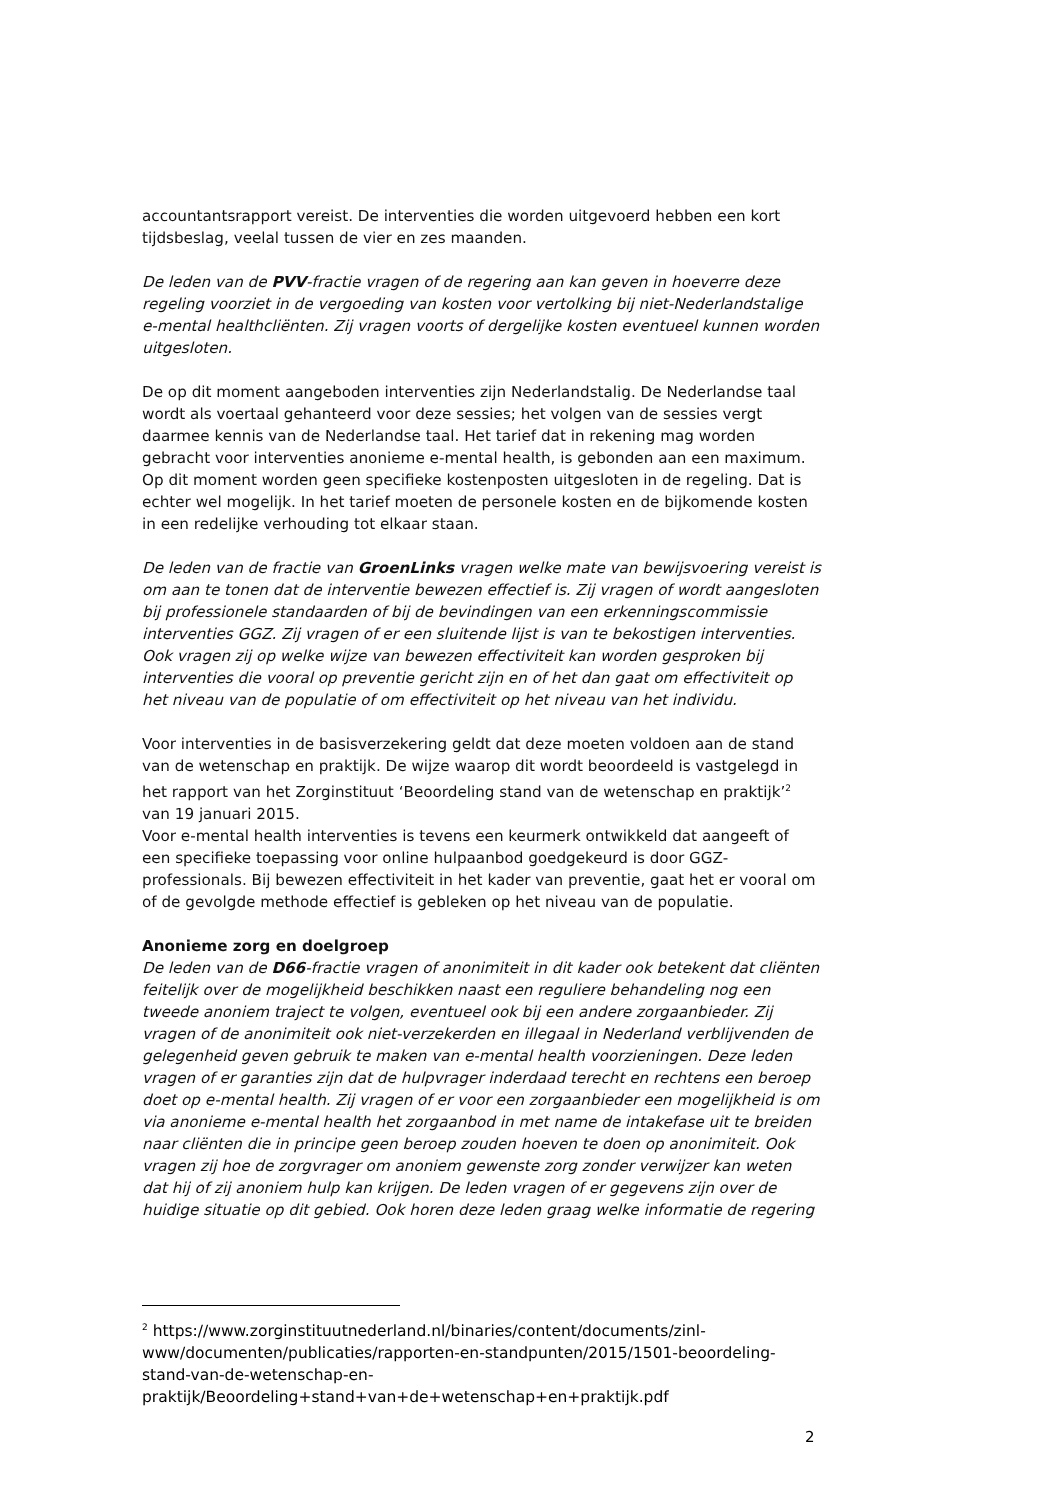accountantsrapport vereist. De interventies die worden uitgevoerd hebben een kort tijdsbeslag, veelal tussen de vier en zes maanden.
De leden van de PVV-fractie vragen of de regering aan kan geven in hoeverre deze regeling voorziet in de vergoeding van kosten voor vertolking bij niet-Nederlandstalige e-mental healthcliënten. Zij vragen voorts of dergelijke kosten eventueel kunnen worden uitgesloten.
De op dit moment aangeboden interventies zijn Nederlandstalig. De Nederlandse taal wordt als voertaal gehanteerd voor deze sessies; het volgen van de sessies vergt daarmee kennis van de Nederlandse taal. Het tarief dat in rekening mag worden gebracht voor interventies anonieme e-mental health, is gebonden aan een maximum. Op dit moment worden geen specifieke kostenposten uitgesloten in de regeling. Dat is echter wel mogelijk. In het tarief moeten de personele kosten en de bijkomende kosten in een redelijke verhouding tot elkaar staan.
De leden van de fractie van GroenLinks vragen welke mate van bewijsvoering vereist is om aan te tonen dat de interventie bewezen effectief is. Zij vragen of wordt aangesloten bij professionele standaarden of bij de bevindingen van een erkenningscommissie interventies GGZ. Zij vragen of er een sluitende lijst is van te bekostigen interventies. Ook vragen zij op welke wijze van bewezen effectiviteit kan worden gesproken bij interventies die vooral op preventie gericht zijn en of het dan gaat om effectiviteit op het niveau van de populatie of om effectiviteit op het niveau van het individu.
Voor interventies in de basisverzekering geldt dat deze moeten voldoen aan de stand van de wetenschap en praktijk. De wijze waarop dit wordt beoordeeld is vastgelegd in het rapport van het Zorginstituut ‘Beoordeling stand van de wetenschap en praktijk’<sup>2</sup> van 19 januari 2015.
Voor e-mental health interventies is tevens een keurmerk ontwikkeld dat aangeeft of een specifieke toepassing voor online hulpaanbod goedgekeurd is door GGZ-professionals. Bij bewezen effectiviteit in het kader van preventie, gaat het er vooral om of de gevolgde methode effectief is gebleken op het niveau van de populatie.
Anonieme zorg en doelgroep
De leden van de D66-fractie vragen of anonimiteit in dit kader ook betekent dat cliënten feitelijk over de mogelijkheid beschikken naast een reguliere behandeling nog een tweede anoniem traject te volgen, eventueel ook bij een andere zorgaanbieder. Zij vragen of de anonimiteit ook niet-verzekerden en illegaal in Nederland verblijvenden de gelegenheid geven gebruik te maken van e-mental health voorzieningen. Deze leden vragen of er garanties zijn dat de hulpvrager inderdaad terecht en rechtens een beroep doet op e-mental health. Zij vragen of er voor een zorgaanbieder een mogelijkheid is om via anonieme e-mental health het zorgaanbod in met name de intakefase uit te breiden naar cliënten die in principe geen beroep zouden hoeven te doen op anonimiteit. Ook vragen zij hoe de zorgvrager om anoniem gewenste zorg zonder verwijzer kan weten dat hij of zij anoniem hulp kan krijgen. De leden vragen of er gegevens zijn over de huidige situatie op dit gebied. Ook horen deze leden graag welke informatie de regering
<sup>2</sup> https://www.zorginstituutnederland.nl/binaries/content/documents/zinl-www/documenten/publicaties/rapporten-en-standpunten/2015/1501-beoordeling-stand-van-de-wetenschap-en-
praktijk/Beoordeling+stand+van+de+wetenschap+en+praktijk.pdf
2